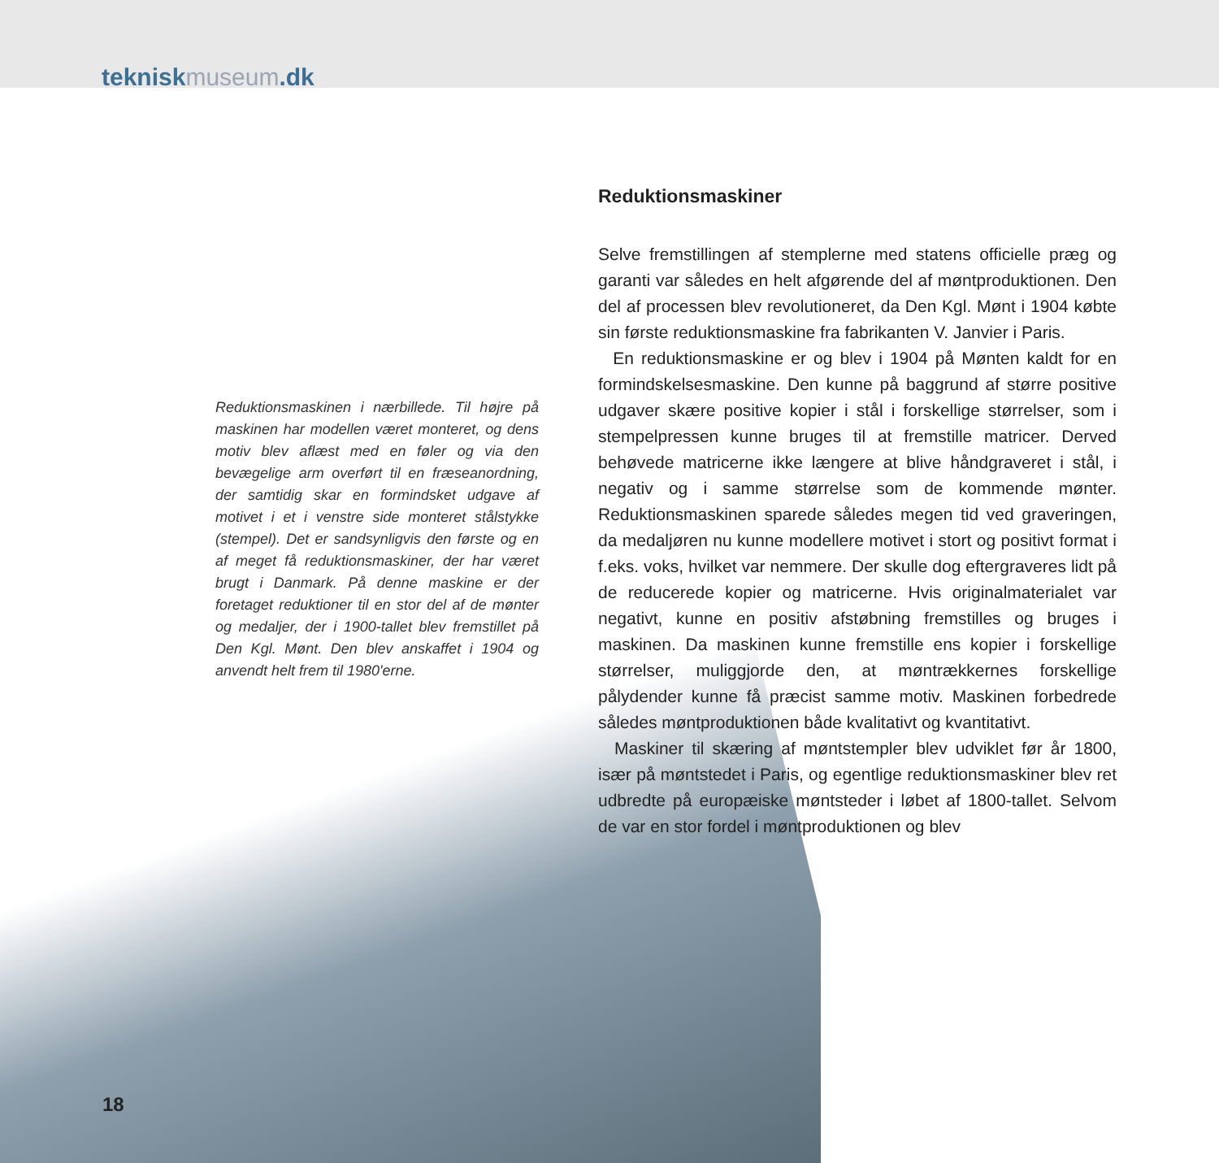tekniskmuseum.dk
Reduktionsmaskinen i nærbillede. Til højre på maskinen har modellen været monteret, og dens motiv blev aflæst med en føler og via den bevægelige arm overført til en fræseanordning, der samtidig skar en formindsket udgave af motivet i et i venstre side monteret stålstykke (stempel). Det er sandsynligvis den første og en af meget få reduktionsmaskiner, der har været brugt i Danmark. På denne maskine er der foretaget reduktioner til en stor del af de mønter og medaljer, der i 1900-tallet blev fremstillet på Den Kgl. Mønt. Den blev anskaffet i 1904 og anvendt helt frem til 1980'erne.
Reduktionsmaskiner
Selve fremstillingen af stemplerne med statens officielle præg og garanti var således en helt afgørende del af møntproduktionen. Den del af processen blev revolutioneret, da Den Kgl. Mønt i 1904 købte sin første reduktionsmaskine fra fabrikanten V. Janvier i Paris.
En reduktionsmaskine er og blev i 1904 på Mønten kaldt for en formindskelsesmaskine. Den kunne på baggrund af større positive udgaver skære positive kopier i stål i forskellige størrelser, som i stempelpressen kunne bruges til at fremstille matricer. Derved behøvede matricerne ikke længere at blive håndgraveret i stål, i negativ og i samme størrelse som de kommende mønter. Reduktionsmaskinen sparede således megen tid ved graveringen, da medaljøren nu kunne modellere motivet i stort og positivt format i f.eks. voks, hvilket var nemmere. Der skulle dog eftergraveres lidt på de reducerede kopier og matricerne. Hvis originalmaterialet var negativt, kunne en positiv afstøbning fremstilles og bruges i maskinen. Da maskinen kunne fremstille ens kopier i forskellige størrelser, muliggjorde den, at møntrækkernes forskellige pålydender kunne få præcist samme motiv. Maskinen forbedrede således møntproduktionen både kvalitativt og kvantitativt.
Maskiner til skæring af møntstempler blev udviklet før år 1800, især på møntstedet i Paris, og egentlige reduktionsmaskiner blev ret udbredte på europæiske møntsteder i løbet af 1800-tallet. Selvom de var en stor fordel i møntproduktionen og blev
18